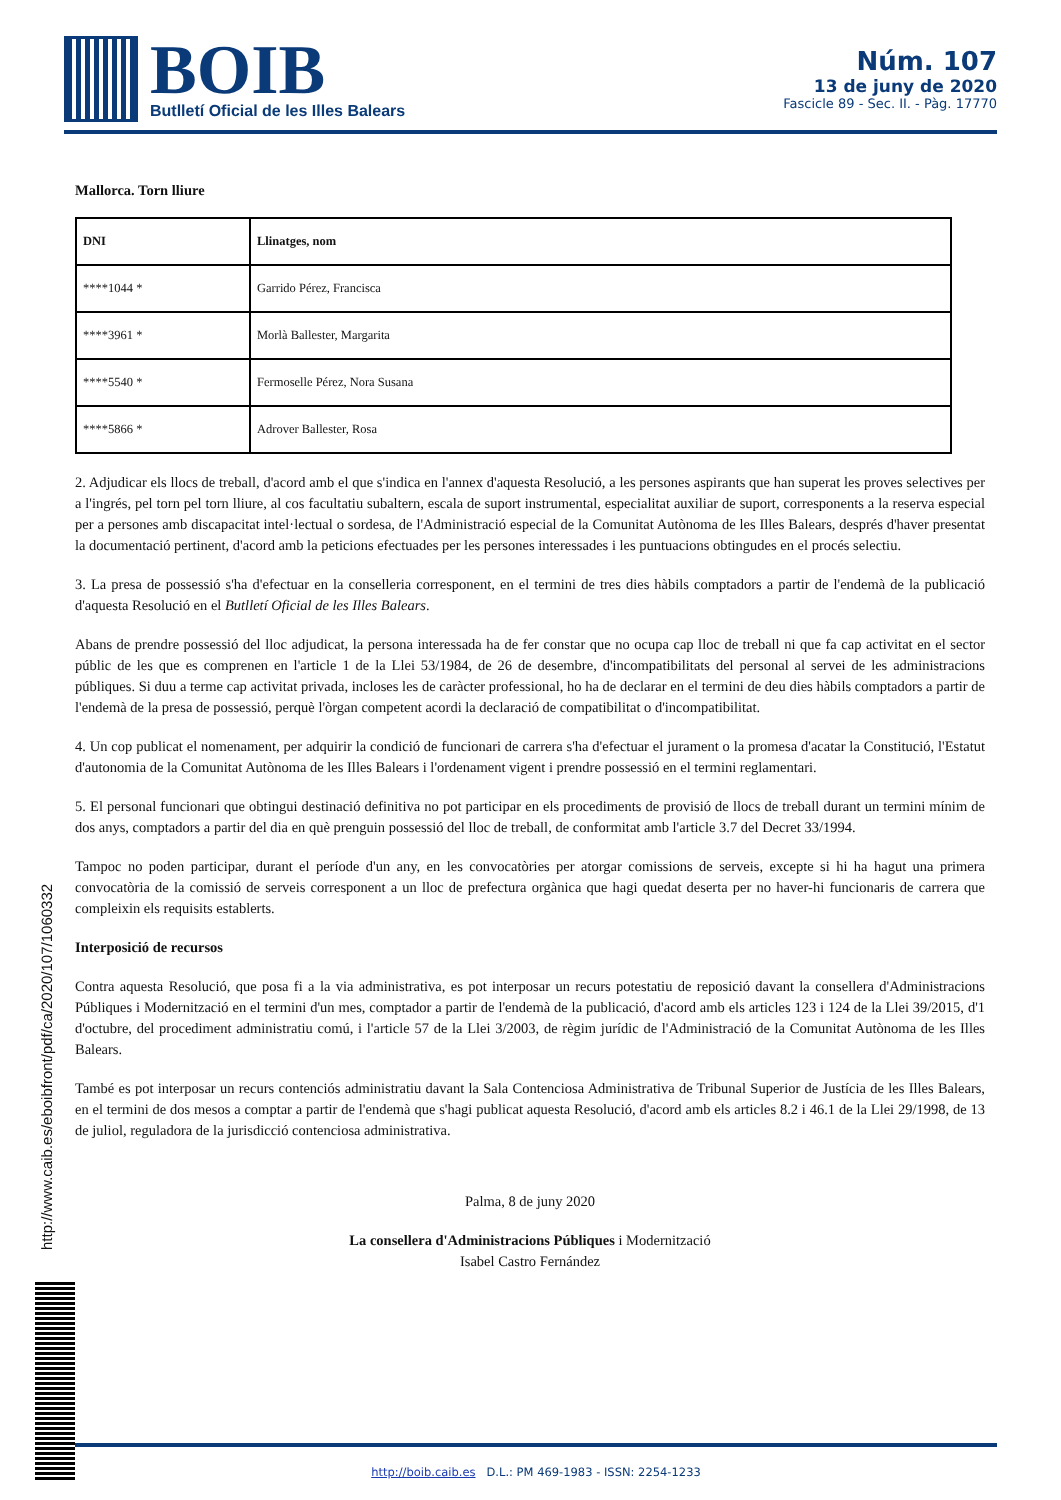BOIB
Butlletí Oficial de les Illes Balears
Núm. 107
13 de juny de 2020
Fascicle 89 - Sec. II. - Pàg. 17770
http://www.caib.es/eboibfront/pdf/ca/2020/107/1060332
Mallorca. Torn lliure
| DNI | Llinatges, nom |
| --- | --- |
| ****1044 * | Garrido Pérez, Francisca |
| ****3961 * | Morlà Ballester, Margarita |
| ****5540 * | Fermoselle Pérez, Nora Susana |
| ****5866 * | Adrover Ballester, Rosa |
2. Adjudicar els llocs de treball, d'acord amb el que s'indica en l'annex d'aquesta Resolució, a les persones aspirants que han superat les proves selectives per a l'ingrés, pel torn pel torn lliure, al cos facultatiu subaltern, escala de suport instrumental, especialitat auxiliar de suport, corresponents a la reserva especial per a persones amb discapacitat intel·lectual o sordesa, de l'Administració especial de la Comunitat Autònoma de les Illes Balears, després d'haver presentat la documentació pertinent, d'acord amb la peticions efectuades per les persones interessades i les puntuacions obtingudes en el procés selectiu.
3. La presa de possessió s'ha d'efectuar en la conselleria corresponent, en el termini de tres dies hàbils comptadors a partir de l'endemà de la publicació d'aquesta Resolució en el Butlletí Oficial de les Illes Balears.
Abans de prendre possessió del lloc adjudicat, la persona interessada ha de fer constar que no ocupa cap lloc de treball ni que fa cap activitat en el sector públic de les que es comprenen en l'article 1 de la Llei 53/1984, de 26 de desembre, d'incompatibilitats del personal al servei de les administracions públiques. Si duu a terme cap activitat privada, incloses les de caràcter professional, ho ha de declarar en el termini de deu dies hàbils comptadors a partir de l'endemà de la presa de possessió, perquè l'òrgan competent acordi la declaració de compatibilitat o d'incompatibilitat.
4. Un cop publicat el nomenament, per adquirir la condició de funcionari de carrera s'ha d'efectuar el jurament o la promesa d'acatar la Constitució, l'Estatut d'autonomia de la Comunitat Autònoma de les Illes Balears i l'ordenament vigent i prendre possessió en el termini reglamentari.
5. El personal funcionari que obtingui destinació definitiva no pot participar en els procediments de provisió de llocs de treball durant un termini mínim de dos anys, comptadors a partir del dia en què prenguin possessió del lloc de treball, de conformitat amb l'article 3.7 del Decret 33/1994.
Tampoc no poden participar, durant el període d'un any, en les convocatòries per atorgar comissions de serveis, excepte si hi ha hagut una primera convocatòria de la comissió de serveis corresponent a un lloc de prefectura orgànica que hagi quedat deserta per no haver-hi funcionaris de carrera que compleixin els requisits establerts.
Interposició de recursos
Contra aquesta Resolució, que posa fi a la via administrativa, es pot interposar un recurs potestatiu de reposició davant la consellera d'Administracions Públiques i Modernització en el termini d'un mes, comptador a partir de l'endemà de la publicació, d'acord amb els articles 123 i 124 de la Llei 39/2015, d'1 d'octubre, del procediment administratiu comú, i l'article 57 de la Llei 3/2003, de règim jurídic de l'Administració de la Comunitat Autònoma de les Illes Balears.
També es pot interposar un recurs contenciós administratiu davant la Sala Contenciosa Administrativa de Tribunal Superior de Justícia de les Illes Balears, en el termini de dos mesos a comptar a partir de l'endemà que s'hagi publicat aquesta Resolució, d'acord amb els articles 8.2 i 46.1 de la Llei 29/1998, de 13 de juliol, reguladora de la jurisdicció contenciosa administrativa.
Palma, 8 de juny 2020
La consellera d'Administracions Públiques i Modernització
Isabel Castro Fernández
http://boib.caib.es D.L.: PM 469-1983 - ISSN: 2254-1233